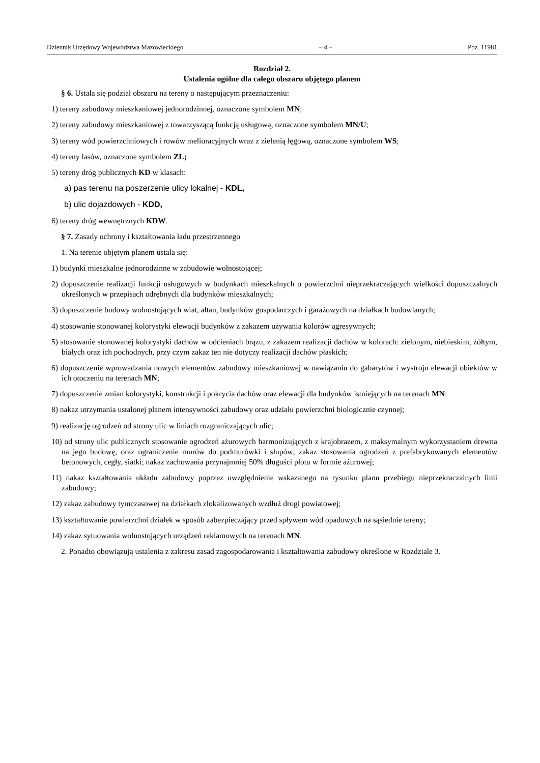Dziennik Urzędowy Województwa Mazowieckiego – 4 – Poz. 11981
Rozdział 2.
Ustalenia ogólne dla całego obszaru objętego planem
§ 6. Ustala się podział obszaru na tereny o następującym przeznaczeniu:
1) tereny zabudowy mieszkaniowej jednorodzinnej, oznaczone symbolem MN;
2) tereny zabudowy mieszkaniowej z towarzyszącą funkcją usługową, oznaczone symbolem MN/U;
3) tereny wód powierzchniowych i rowów melioracyjnych wraz z zielenią łęgową, oznaczone symbolem WS;
4) tereny lasów, oznaczone symbolem ZL;
5) tereny dróg publicznych KD w klasach:
a) pas terenu na poszerzenie ulicy lokalnej - KDL,
b) ulic dojazdowych - KDD,
6) tereny dróg wewnętrznych KDW.
§ 7. Zasady ochrony i kształtowania ładu przestrzennego
1. Na terenie objętym planem ustala się:
1) budynki mieszkalne jednorodzinne w zabudowie wolnostojącej;
2) dopuszczenie realizacji funkcji usługowych w budynkach mieszkalnych o powierzchni nieprzekraczających wielkości dopuszczalnych określonych w przepisach odrębnych dla budynków mieszkalnych;
3) dopuszczenie budowy wolnostojących wiat, altan, budynków gospodarczych i garażowych na działkach budowlanych;
4) stosowanie stonowanej kolorystyki elewacji budynków z zakazem używania kolorów agresywnych;
5) stosowanie stonowanej kolorystyki dachów w odcieniach brązu, z zakazem realizacji dachów w kolorach: zielonym, niebieskim, żółtym, białych oraz ich pochodnych, przy czym zakaz ten nie dotyczy realizacji dachów płaskich;
6) dopuszczenie wprowadzania nowych elementów zabudowy mieszkaniowej w nawiązaniu do gabarytów i wystroju elewacji obiektów w ich otoczeniu na terenach MN;
7) dopuszczenie zmian kolorystyki, konstrukcji i pokrycia dachów oraz elewacji dla budynków istniejących na terenach MN;
8) nakaz utrzymania ustalonej planem intensywności zabudowy oraz udziału powierzchni biologicznie czynnej;
9) realizację ogrodzeń od strony ulic w liniach rozgraniczających ulic;
10) od strony ulic publicznych stosowanie ogrodzeń ażurowych harmonizujących z krajobrazem, z maksymalnym wykorzystaniem drewna na jego budowę, oraz ograniczenie murów do podmurówki i słupów; zakaz stosowania ogrodzeń z prefabrykowanych elementów betonowych, cegły, siatki; nakaz zachowania przynajmniej 50% długości płotu w formie ażurowej;
11) nakaz kształtowania układu zabudowy poprzez uwzględnienie wskazanego na rysunku planu przebiegu nieprzekraczalnych linii zabudowy;
12) zakaz zabudowy tymczasowej na działkach zlokalizowanych wzdłuż drogi powiatowej;
13) kształtowanie powierzchni działek w sposób zabezpieczający przed spływem wód opadowych na sąsiednie tereny;
14) zakaz sytuowania wolnostojących urządzeń reklamowych na terenach MN.
2. Ponadto obowiązują ustalenia z zakresu zasad zagospodarowania i kształtowania zabudowy określone w Rozdziale 3.